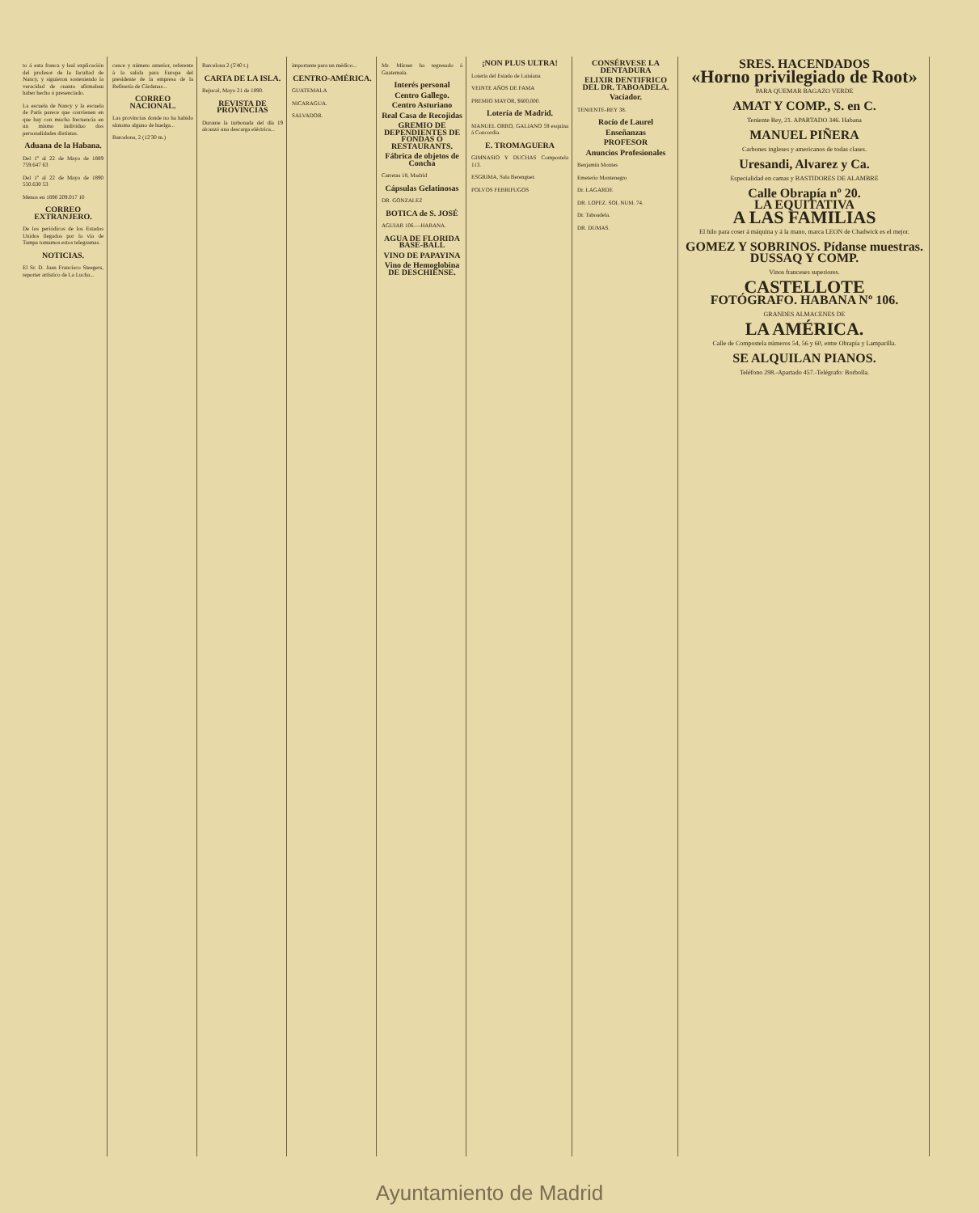to á esta franca y leal explicación del profesor de la facultad de Nancy, y siguieron sosteniendo la veracidad de cuanto afirmaban haber hecho ó presenciado.
La escuela de Nancy y la escuela de París parece que convienen en que hay con mucha frecuencia en un mismo individuo dos personalidades distintas.
Aduana de la Habana.
Del 1º al 22 de Mayo de 1889 759.647 63
Del 1º al 22 de Mayo de 1890 550.630 53
Menos en 1890 209.017 10
CORREO EXTRANJERO.
De los periódicos de los Estados Unidos llegados por la vía de Tampa tomamos estos telegramas.
NOTICIAS.
El Sr. D. Juan Francisco Steegers, reporter artístico de La Lucha...
cance y número anterior, referente á la salida para Europa del presidente de la empresa de la Refinería de Cárdenas...
CORREO NACIONAL.
Las provincias donde no ha habido síntoma alguno de huelga...
Barcelona, 2 (12'30 m.)
Barcelona 2 (5'40 t.)
CARTA DE LA ISLA.
Bejucal, Mayo 21 de 1890.
REVISTA DE PROVINCIAS
Durante la turbonada del día 19 alcanzó una descarga eléctrica...
importante para un médico...
CENTRO-AMÉRICA.
GUATEMALA
NICARAGUA.
SALVADOR.
Mr. Mizner ha regresado á Guatemala.
Interés personal
Centro Gallego.
Centro Asturiano
Real Casa de Recojidas
GREMIO DE DEPENDIENTES DE FONDAS Ó RESTAURANTS.
Fábrica de objetos de Concha
Carretas 18, Madrid
Cápsulas Gelatinosas
DR. GONZALEZ
BOTICA de S. JOSÉ
AGUIAR 106.—HABANA.
AGUA DE FLORIDA BASE-BALL
VINO DE PAPAYINA
Vino de Hemoglobina DE DESCHIENSE.
¡NON PLUS ULTRA!
Lotería del Estado de Luisiana
VEINTE AÑOS DE FAMA
PREMIO MAYOR, $600,000.
Lotería de Madrid.
MANUEL ORRO, GALIANO 59 esquina á Concordia.
E. TROMAGUERA
GIMNASIO Y DUCHAS Compostela 113.
ESGRIMA, Sala Berenguer.
POLVOS FEBRIFUGOS
CONSÉRVESE LA DENTADURA
ELIXIR DENTIFRICO DEL DR. TABOADELA.
Vaciador.
TENIENTE-REY 38.
Rocío de Laurel
Enseñanzas
PROFESOR
Anuncios Profesionales
Benjamín Montes
Emeterio Montenegro
Dr. LAGARDE
DR. LOPEZ. SOL NUM. 74.
Dr. Taboadela.
DR. DUMAS.
SRES. HACENDADOS
«Horno privilegiado de Root»
PARA QUEMAR BAGAZO VERDE
AMAT Y COMP., S. en C.
Teniente Rey, 21. APARTADO 346. Habana
MANUEL PIÑERA
Carbones ingleses y americanos de todas clases.
Uresandi, Alvarez y Ca.
Especialidad en camas y BASTIDORES DE ALAMBRE
Calle Obrapía nº 20.
LA EQUITATIVA
A LAS FAMILIAS
El hilo para coser á máquina y á la mano, marca LEON de Chadwick es el mejor.
GOMEZ Y SOBRINOS. Pídanse muestras.
DUSSAQ Y COMP.
Vinos franceses superiores.
CASTELLOTE
FOTÓGRAFO. HABANA Nº 106.
GRANDES ALMACENES DE
LA AMÉRICA.
Calle de Compostela números 54, 56 y 60, entre Obrapía y Lamparilla.
SE ALQUILAN PIANOS.
Teléfono 298.-Apartado 457.-Telégrafo: Borbolla.
Ayuntamiento de Madrid